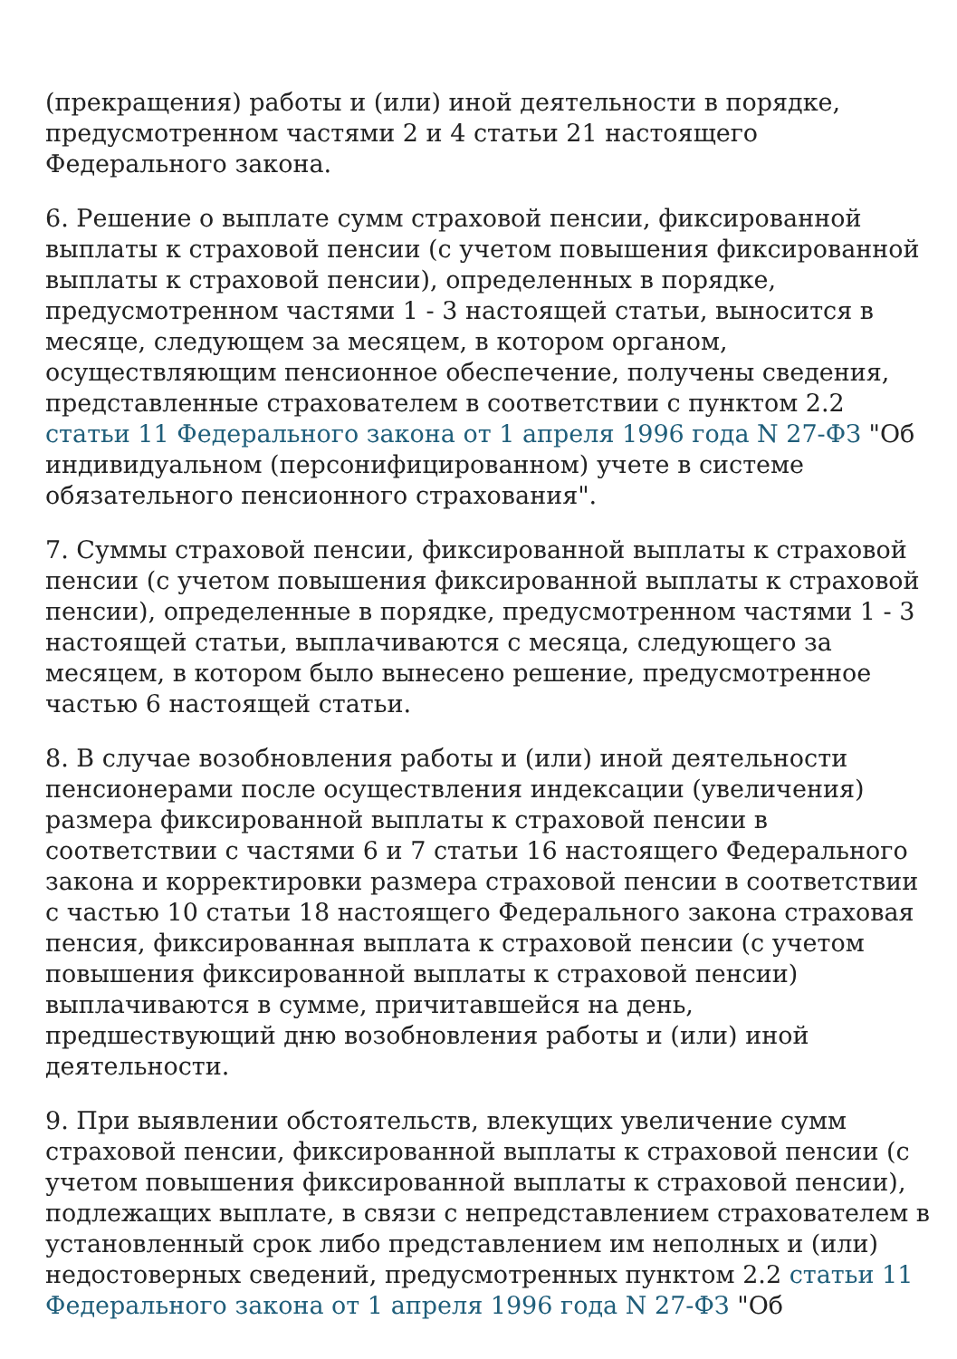(прекращения) работы и (или) иной деятельности в порядке, предусмотренном частями 2 и 4 статьи 21 настоящего Федерального закона.
6. Решение о выплате сумм страховой пенсии, фиксированной выплаты к страховой пенсии (с учетом повышения фиксированной выплаты к страховой пенсии), определенных в порядке, предусмотренном частями 1 - 3 настоящей статьи, выносится в месяце, следующем за месяцем, в котором органом, осуществляющим пенсионное обеспечение, получены сведения, представленные страхователем в соответствии с пунктом 2.2 статьи 11 Федерального закона от 1 апреля 1996 года N 27-ФЗ "Об индивидуальном (персонифицированном) учете в системе обязательного пенсионного страхования".
7. Суммы страховой пенсии, фиксированной выплаты к страховой пенсии (с учетом повышения фиксированной выплаты к страховой пенсии), определенные в порядке, предусмотренном частями 1 - 3 настоящей статьи, выплачиваются с месяца, следующего за месяцем, в котором было вынесено решение, предусмотренное частью 6 настоящей статьи.
8. В случае возобновления работы и (или) иной деятельности пенсионерами после осуществления индексации (увеличения) размера фиксированной выплаты к страховой пенсии в соответствии с частями 6 и 7 статьи 16 настоящего Федерального закона и корректировки размера страховой пенсии в соответствии с частью 10 статьи 18 настоящего Федерального закона страховая пенсия, фиксированная выплата к страховой пенсии (с учетом повышения фиксированной выплаты к страховой пенсии) выплачиваются в сумме, причитавшейся на день, предшествующий дню возобновления работы и (или) иной деятельности.
9. При выявлении обстоятельств, влекущих увеличение сумм страховой пенсии, фиксированной выплаты к страховой пенсии (с учетом повышения фиксированной выплаты к страховой пенсии), подлежащих выплате, в связи с непредставлением страхователем в установленный срок либо представлением им неполных и (или) недостоверных сведений, предусмотренных пунктом 2.2 статьи 11 Федерального закона от 1 апреля 1996 года N 27-ФЗ "Об